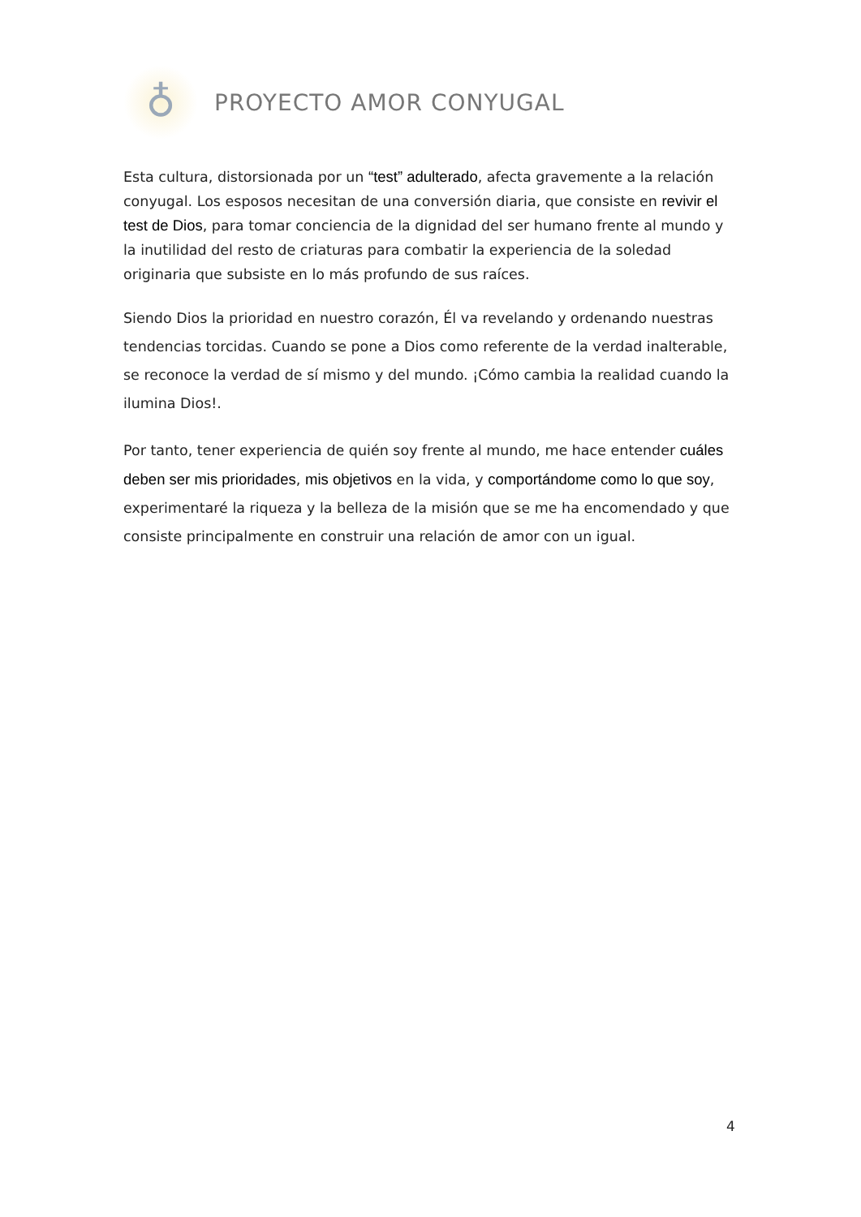♁
PROYECTO AMOR CONYUGAL
Esta cultura, distorsionada por un “test” adulterado, afecta gravemente a la relación conyugal. Los esposos necesitan de una conversión diaria, que consiste en revivir el test de Dios, para tomar conciencia de la dignidad del ser humano frente al mundo y la inutilidad del resto de criaturas para combatir la experiencia de la soledad originaria que subsiste en lo más profundo de sus raíces.
Siendo Dios la prioridad en nuestro corazón, Él va revelando y ordenando nuestras tendencias torcidas. Cuando se pone a Dios como referente de la verdad inalterable, se reconoce la verdad de sí mismo y del mundo. ¡Cómo cambia la realidad cuando la ilumina Dios!.
Por tanto, tener experiencia de quién soy frente al mundo, me hace entender cuáles deben ser mis prioridades, mis objetivos en la vida, y comportándome como lo que soy, experimentaré la riqueza y la belleza de la misión que se me ha encomendado y que consiste principalmente en construir una relación de amor con un igual.
4